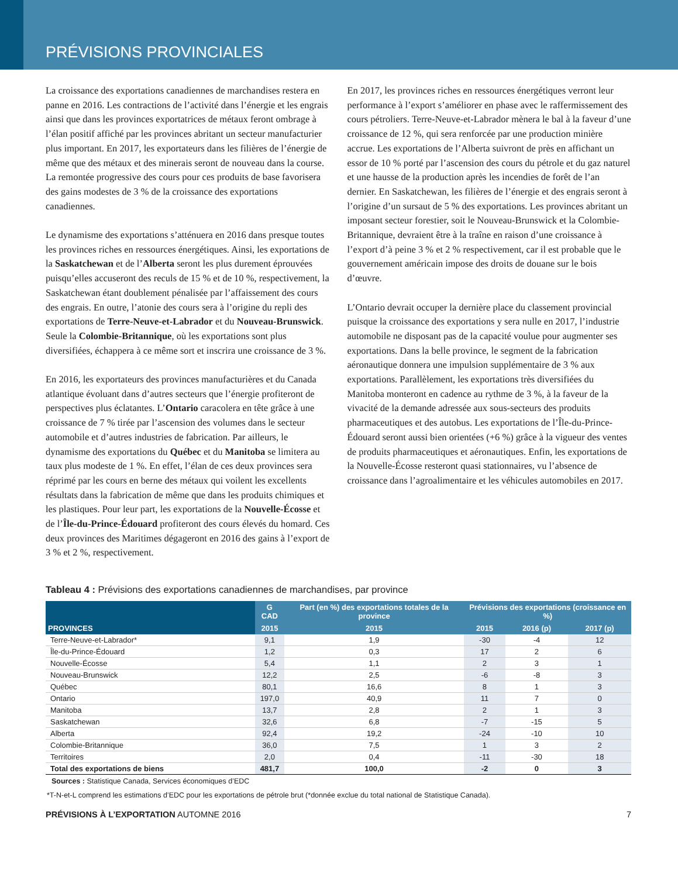PRÉVISIONS PROVINCIALES
La croissance des exportations canadiennes de marchandises restera en panne en 2016. Les contractions de l’activité dans l’énergie et les engrais ainsi que dans les provinces exportatrices de métaux feront ombrage à l’élan positif affiché par les provinces abritant un secteur manufacturier plus important. En 2017, les exportateurs dans les filières de l’énergie de même que des métaux et des minerais seront de nouveau dans la course. La remontée progressive des cours pour ces produits de base favorisera des gains modestes de 3 % de la croissance des exportations canadiennes.
Le dynamisme des exportations s’atténuera en 2016 dans presque toutes les provinces riches en ressources énergétiques. Ainsi, les exportations de la Saskatchewan et de l’Alberta seront les plus durement éprouvées puisqu’elles accuseront des reculs de 15 % et de 10 %, respectivement, la Saskatchewan étant doublement pénalisée par l’affaissement des cours des engrais. En outre, l’atonie des cours sera à l’origine du repli des exportations de Terre-Neuve-et-Labrador et du Nouveau-Brunswick. Seule la Colombie-Britannique, où les exportations sont plus diversifiées, échappera à ce même sort et inscrira une croissance de 3 %.
En 2016, les exportateurs des provinces manufacturières et du Canada atlantique évoluant dans d’autres secteurs que l’énergie profiteront de perspectives plus éclatantes. L’Ontario caracolera en tête grâce à une croissance de 7 % tirée par l’ascension des volumes dans le secteur automobile et d’autres industries de fabrication. Par ailleurs, le dynamisme des exportations du Québec et du Manitoba se limitera au taux plus modeste de 1 %. En effet, l’élan de ces deux provinces sera réprimé par les cours en berne des métaux qui voilent les excellents résultats dans la fabrication de même que dans les produits chimiques et les plastiques. Pour leur part, les exportations de la Nouvelle-Écosse et de l’Île-du-Prince-Édouard profiteront des cours élevés du homard. Ces deux provinces des Maritimes dégageront en 2016 des gains à l’export de 3 % et 2 %, respectivement.
En 2017, les provinces riches en ressources énergétiques verront leur performance à l’export s’améliorer en phase avec le raffermissement des cours pétroliers. Terre-Neuve-et-Labrador mènera le bal à la faveur d’une croissance de 12 %, qui sera renforcée par une production minière accrue. Les exportations de l’Alberta suivront de près en affichant un essor de 10 % porté par l’ascension des cours du pétrole et du gaz naturel et une hausse de la production après les incendies de forêt de l’an dernier. En Saskatchewan, les filières de l’énergie et des engrais seront à l’origine d’un sursaut de 5 % des exportations. Les provinces abritant un imposant secteur forestier, soit le Nouveau-Brunswick et la Colombie-Britannique, devraient être à la traîne en raison d’une croissance à l’export d’à peine 3 % et 2 % respectivement, car il est probable que le gouvernement américain impose des droits de douane sur le bois d’œuvre.
L’Ontario devrait occuper la dernière place du classement provincial puisque la croissance des exportations y sera nulle en 2017, l’industrie automobile ne disposant pas de la capacité voulue pour augmenter ses exportations. Dans la belle province, le segment de la fabrication aéronautique donnera une impulsion supplémentaire de 3 % aux exportations. Parallèlement, les exportations très diversifiées du Manitoba monteront en cadence au rythme de 3 %, à la faveur de la vivacité de la demande adressée aux sous-secteurs des produits pharmaceutiques et des autobus. Les exportations de l’Île-du-Prince-Édouard seront aussi bien orientées (+6 %) grâce à la vigueur des ventes de produits pharmaceutiques et aéronautiques. Enfin, les exportations de la Nouvelle-Écosse resteront quasi stationnaires, vu l’absence de croissance dans l’agroalimentaire et les véhicules automobiles en 2017.
Tableau 4 : Prévisions des exportations canadiennes de marchandises, par province
| PROVINCES | G CAD | Part (en %) des exportations totales de la province | Prévisions des exportations (croissance en %) | | |
| --- | --- | --- | --- | --- | --- |
| | 2015 | 2015 | 2015 | 2016 (p) | 2017 (p) |
| Terre-Neuve-et-Labrador* | 9,1 | 1,9 | -30 | -4 | 12 |
| Île-du-Prince-Édouard | 1,2 | 0,3 | 17 | 2 | 6 |
| Nouvelle-Écosse | 5,4 | 1,1 | 2 | 3 | 1 |
| Nouveau-Brunswick | 12,2 | 2,5 | -6 | -8 | 3 |
| Québec | 80,1 | 16,6 | 8 | 1 | 3 |
| Ontario | 197,0 | 40,9 | 11 | 7 | 0 |
| Manitoba | 13,7 | 2,8 | 2 | 1 | 3 |
| Saskatchewan | 32,6 | 6,8 | -7 | -15 | 5 |
| Alberta | 92,4 | 19,2 | -24 | -10 | 10 |
| Colombie-Britannique | 36,0 | 7,5 | 1 | 3 | 2 |
| Territoires | 2,0 | 0,4 | -11 | -30 | 18 |
| Total des exportations de biens | 481,7 | 100,0 | -2 | 0 | 3 |
Sources : Statistique Canada, Services économiques d’EDC
*T-N-et-L comprend les estimations d’EDC pour les exportations de pétrole brut (*donnée exclue du total national de Statistique Canada).
PRÉVISIONS À L’EXPORTATION AUTOMNE 2016 7